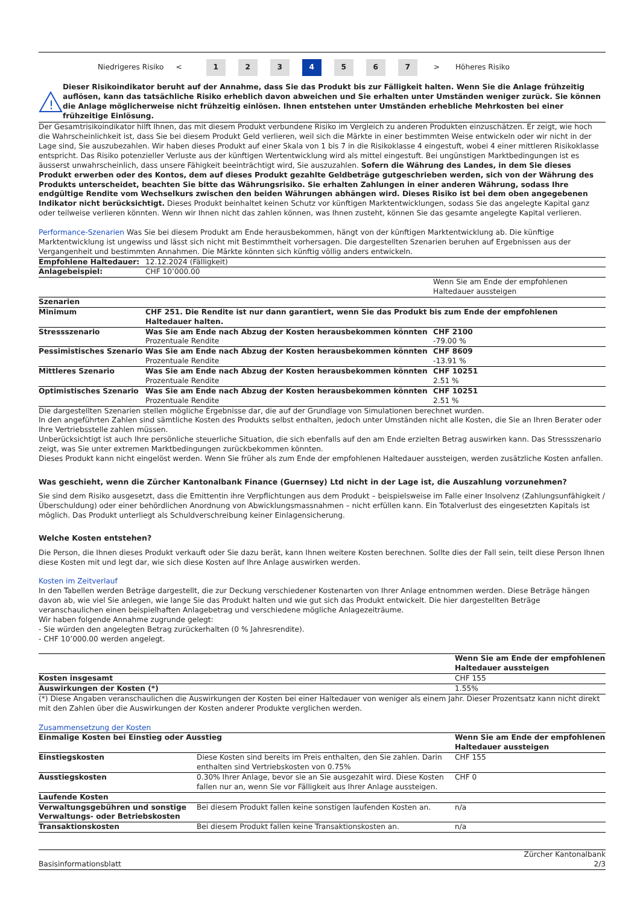Niedrigeres Risiko <
1 2 3 4 5 6 7
> Höheres Risiko
!
Dieser Risikoindikator beruht auf der Annahme, dass Sie das Produkt bis zur Fälligkeit halten. Wenn Sie die Anlage frühzeitig auflösen, kann das tatsächliche Risiko erheblich davon abweichen und Sie erhalten unter Umständen weniger zurück. Sie können die Anlage möglicherweise nicht frühzeitig einlösen. Ihnen entstehen unter Umständen erhebliche Mehrkosten bei einer frühzeitige Einlösung.
Der Gesamtrisikoindikator hilft Ihnen, das mit diesem Produkt verbundene Risiko im Vergleich zu anderen Produkten einzuschätzen. Er zeigt, wie hoch die Wahrscheinlichkeit ist, dass Sie bei diesem Produkt Geld verlieren, weil sich die Märkte in einer bestimmten Weise entwickeln oder wir nicht in der Lage sind, Sie auszubezahlen. Wir haben dieses Produkt auf einer Skala von 1 bis 7 in die Risikoklasse 4 eingestuft, wobei 4 einer mittleren Risikoklasse entspricht. Das Risiko potenzieller Verluste aus der künftigen Wertentwicklung wird als mittel eingestuft. Bei ungünstigen Marktbedingungen ist es äusserst unwahrscheinlich, dass unsere Fähigkeit beeinträchtigt wird, Sie auszuzahlen. Sofern die Währung des Landes, in dem Sie dieses Produkt erwerben oder des Kontos, dem auf dieses Produkt gezahlte Geldbeträge gutgeschrieben werden, sich von der Währung des Produkts unterscheidet, beachten Sie bitte das Währungsrisiko. Sie erhalten Zahlungen in einer anderen Währung, sodass Ihre endgültige Rendite vom Wechselkurs zwischen den beiden Währungen abhängen wird. Dieses Risiko ist bei dem oben angegebenen Indikator nicht berücksichtigt. Dieses Produkt beinhaltet keinen Schutz vor künftigen Marktentwicklungen, sodass Sie das angelegte Kapital ganz oder teilweise verlieren könnten. Wenn wir Ihnen nicht das zahlen können, was Ihnen zusteht, können Sie das gesamte angelegte Kapital verlieren.
Performance-Szenarien Was Sie bei diesem Produkt am Ende herausbekommen, hängt von der künftigen Marktentwicklung ab. Die künftige Marktentwicklung ist ungewiss und lässt sich nicht mit Bestimmtheit vorhersagen. Die dargestellten Szenarien beruhen auf Ergebnissen aus der Vergangenheit und bestimmten Annahmen. Die Märkte könnten sich künftig völlig anders entwickeln.
| Empfohlene Haltedauer: | 12.12.2024 (Fälligkeit) | |
| Anlagebeispiel: | CHF 10’000.00 | |
| | | Wenn Sie am Ende der empfohlenen Haltedauer aussteigen |
| Szenarien | | |
| Minimum | CHF 251. Die Rendite ist nur dann garantiert, wenn Sie das Produkt bis zum Ende der empfohlenen Haltedauer halten. | |
| Stressszenario | Was Sie am Ende nach Abzug der Kosten herausbekommen könnten Prozentuale Rendite | CHF 2100 -79.00 % |
| Pessimistisches Szenario | Was Sie am Ende nach Abzug der Kosten herausbekommen könnten Prozentuale Rendite | CHF 8609 -13.91 % |
| Mittleres Szenario | Was Sie am Ende nach Abzug der Kosten herausbekommen könnten Prozentuale Rendite | CHF 10251 2.51 % |
| Optimistisches Szenario | Was Sie am Ende nach Abzug der Kosten herausbekommen könnten Prozentuale Rendite | CHF 10251 2.51 % |
Die dargestellten Szenarien stellen mögliche Ergebnisse dar, die auf der Grundlage von Simulationen berechnet wurden.
In den angeführten Zahlen sind sämtliche Kosten des Produkts selbst enthalten, jedoch unter Umständen nicht alle Kosten, die Sie an Ihren Berater oder Ihre Vertriebsstelle zahlen müssen.
Unberücksichtigt ist auch Ihre persönliche steuerliche Situation, die sich ebenfalls auf den am Ende erzielten Betrag auswirken kann. Das Stressszenario zeigt, was Sie unter extremen Marktbedingungen zurückbekommen könnten.
Dieses Produkt kann nicht eingelöst werden. Wenn Sie früher als zum Ende der empfohlenen Haltedauer aussteigen, werden zusätzliche Kosten anfallen.
Was geschieht, wenn die Zürcher Kantonalbank Finance (Guernsey) Ltd nicht in der Lage ist, die Auszahlung vorzunehmen?
Sie sind dem Risiko ausgesetzt, dass die Emittentin ihre Verpflichtungen aus dem Produkt – beispielsweise im Falle einer Insolvenz (Zahlungsunfähigkeit / Überschuldung) oder einer behördlichen Anordnung von Abwicklungsmassnahmen – nicht erfüllen kann. Ein Totalverlust des eingesetzten Kapitals ist möglich. Das Produkt unterliegt als Schuldverschreibung keiner Einlagensicherung.
Welche Kosten entstehen?
Die Person, die Ihnen dieses Produkt verkauft oder Sie dazu berät, kann Ihnen weitere Kosten berechnen. Sollte dies der Fall sein, teilt diese Person Ihnen diese Kosten mit und legt dar, wie sich diese Kosten auf Ihre Anlage auswirken werden.
Kosten im Zeitverlauf
In den Tabellen werden Beträge dargestellt, die zur Deckung verschiedener Kostenarten von Ihrer Anlage entnommen werden. Diese Beträge hängen davon ab, wie viel Sie anlegen, wie lange Sie das Produkt halten und wie gut sich das Produkt entwickelt. Die hier dargestellten Beträge veranschaulichen einen beispielhaften Anlagebetrag und verschiedene mögliche Anlagezeiträume.
Wir haben folgende Annahme zugrunde gelegt:
- Sie würden den angelegten Betrag zurückerhalten (0 % Jahresrendite).
- CHF 10’000.00 werden angelegt.
| | Wenn Sie am Ende der empfohlenen Haltedauer aussteigen |
| Kosten insgesamt | CHF 155 |
| Auswirkungen der Kosten (*) | 1.55% |
(*) Diese Angaben veranschaulichen die Auswirkungen der Kosten bei einer Haltedauer von weniger als einem Jahr. Dieser Prozentsatz kann nicht direkt mit den Zahlen über die Auswirkungen der Kosten anderer Produkte verglichen werden.
Zusammensetzung der Kosten
| Einmalige Kosten bei Einstieg oder Ausstieg | | Wenn Sie am Ende der empfohlenen Haltedauer aussteigen |
| Einstiegskosten | Diese Kosten sind bereits im Preis enthalten, den Sie zahlen. Darin enthalten sind Vertriebskosten von 0.75% | CHF 155 |
| Ausstiegskosten | 0.30% Ihrer Anlage, bevor sie an Sie ausgezahlt wird. Diese Kosten fallen nur an, wenn Sie vor Fälligkeit aus Ihrer Anlage aussteigen. | CHF 0 |
| Laufende Kosten | | |
| Verwaltungsgebühren und sonstige Verwaltungs- oder Betriebskosten | Bei diesem Produkt fallen keine sonstigen laufenden Kosten an. | n/a |
| Transaktionskosten | Bei diesem Produkt fallen keine Transaktionskosten an. | n/a |
Basisinformationsblatt Zürcher Kantonalbank
2/3